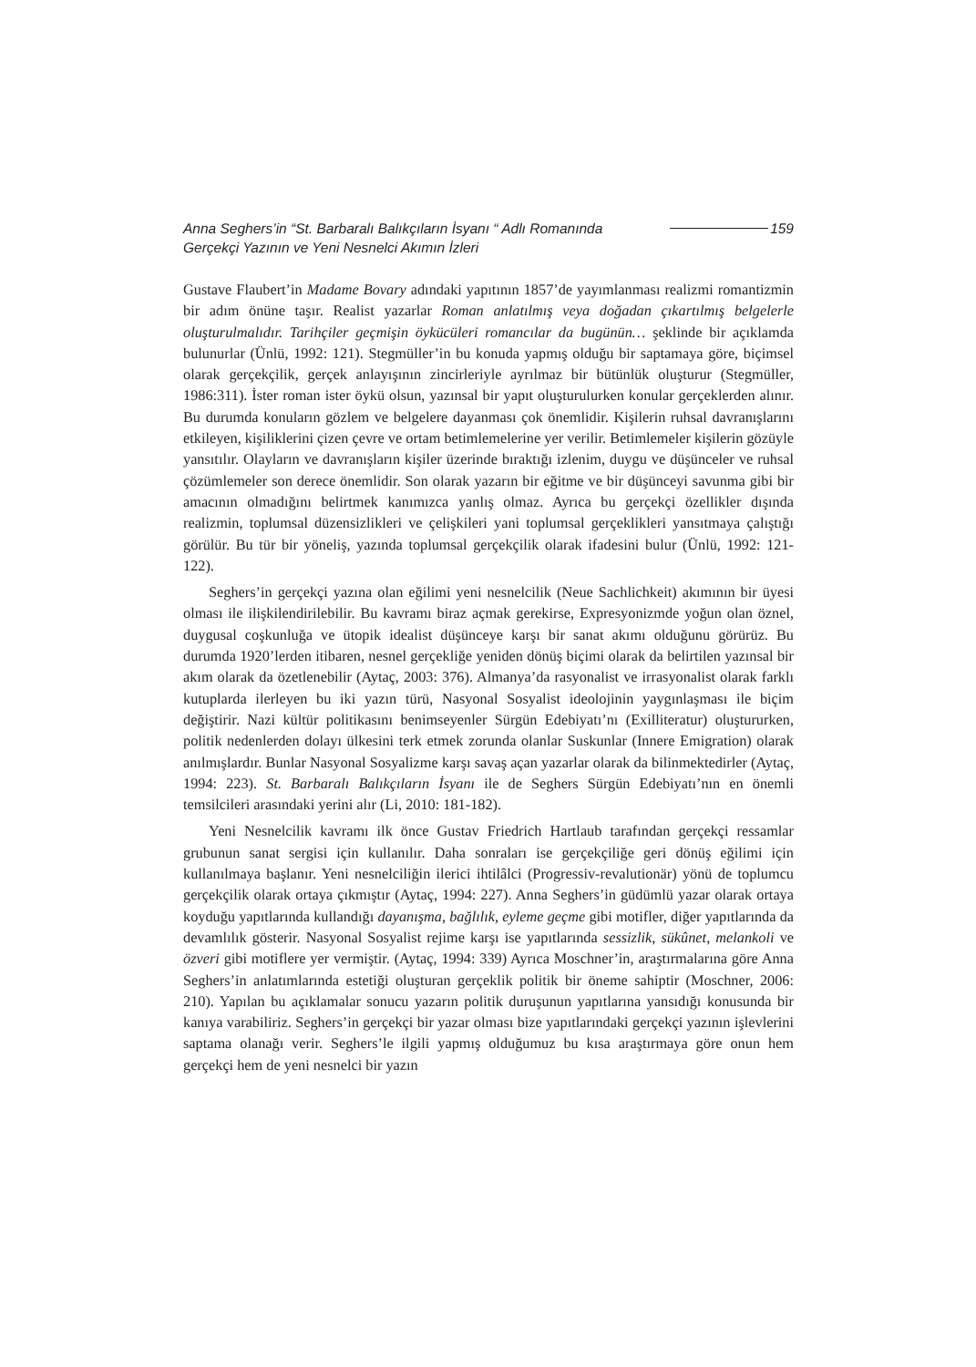Anna Seghers’in “St. Barbaralı Balıkçıların İsyanı “ Adlı Romanında
Gerçekçi Yazının ve Yeni Nesnelci Akımın İzleri
159
Gustave Flaubert’in Madame Bovary adındaki yapıtının 1857’de yayımlanması realizmi romantizmin bir adım önüne taşır. Realist yazarlar Roman anlatılmış veya doğadan çıkartılmış belgelerle oluşturulmalıdır. Tarihçiler geçmişin öykücüleri romancılar da bugünün… şeklinde bir açıklamda bulunurlar (Ünlü, 1992: 121). Stegmüller’in bu konuda yapmış olduğu bir saptamaya göre, biçimsel olarak gerçekçilik, gerçek anlayışının zincirleriyle ayrılmaz bir bütünlük oluşturur (Stegmüller, 1986:311). İster roman ister öykü olsun, yazınsal bir yapıt oluşturulurken konular gerçeklerden alınır. Bu durumda konuların gözlem ve belgelere dayanması çok önemlidir. Kişilerin ruhsal davranışlarını etkileyen, kişiliklerini çizen çevre ve ortam betimlemelerine yer verilir. Betimlemeler kişilerin gözüyle yansıtılır. Olayların ve davranışların kişiler üzerinde bıraktığı izlenim, duygu ve düşünceler ve ruhsal çözümlemeler son derece önemlidir. Son olarak yazarın bir eğitme ve bir düşünceyi savunma gibi bir amacının olmadığını belirtmek kanımızca yanlış olmaz. Ayrıca bu gerçekçi özellikler dışında realizmin, toplumsal düzensizlikleri ve çelişkileri yani toplumsal gerçeklikleri yansıtmaya çalıştığı görülür. Bu tür bir yöneliş, yazında toplumsal gerçekçilik olarak ifadesini bulur (Ünlü, 1992: 121-122).
Seghers’in gerçekçi yazına olan eğilimi yeni nesnelcilik (Neue Sachlichkeit) akımının bir üyesi olması ile ilişkilendirilebilir. Bu kavramı biraz açmak gerekirse, Expresyonizmde yoğun olan öznel, duygusal coşkunluğa ve ütopik idealist düşünceye karşı bir sanat akımı olduğunu görürüz. Bu durumda 1920’lerden itibaren, nesnel gerçekliğe yeniden dönüş biçimi olarak da belirtilen yazınsal bir akım olarak da özetlenebilir (Aytaç, 2003: 376). Almanya’da rasyonalist ve irrasyonalist olarak farklı kutuplarda ilerleyen bu iki yazın türü, Nasyonal Sosyalist ideolojinin yaygınlaşması ile biçim değiştirir. Nazi kültür politikasını benimseyenler Sürgün Edebiyatı’nı (Exilliteratur) oluştururken, politik nedenlerden dolayı ülkesini terk etmek zorunda olanlar Suskunlar (Innere Emigration) olarak anılmışlardır. Bunlar Nasyonal Sosyalizme karşı savaş açan yazarlar olarak da bilinmektedirler (Aytaç, 1994: 223). St. Barbaralı Balıkçıların İsyanı ile de Seghers Sürgün Edebiyatı’nın en önemli temsilcileri arasındaki yerini alır (Li, 2010: 181-182).
Yeni Nesnelcilik kavramı ilk önce Gustav Friedrich Hartlaub tarafından gerçekçi ressamlar grubunun sanat sergisi için kullanılır. Daha sonraları ise gerçekçiliğe geri dönüş eğilimi için kullanılmaya başlanır. Yeni nesnelciliğin ilerici ihtilâlci (Progressiv-revalutionär) yönü de toplumcu gerçekçilik olarak ortaya çıkmıştır (Aytaç, 1994: 227). Anna Seghers’in güdümlü yazar olarak ortaya koyduğu yapıtlarında kullandığı dayanışma, bağlılık, eyleme geçme gibi motifler, diğer yapıtlarında da devamlılık gösterir. Nasyonal Sosyalist rejime karşı ise yapıtlarında sessizlik, sükûnet, melankoli ve özveri gibi motiflere yer vermiştir. (Aytaç, 1994: 339) Ayrıca Moschner’in, araştırmalarına göre Anna Seghers’in anlatımlarında estetiği oluşturan gerçeklik politik bir öneme sahiptir (Moschner, 2006: 210). Yapılan bu açıklamalar sonucu yazarın politik duruşunun yapıtlarına yansıdığı konusunda bir kanıya varabiliriz. Seghers’in gerçekçi bir yazar olması bize yapıtlarındaki gerçekçi yazının işlevlerini saptama olanağı verir. Seghers’le ilgili yapmış olduğumuz bu kısa araştırmaya göre onun hem gerçekçi hem de yeni nesnelci bir yazın